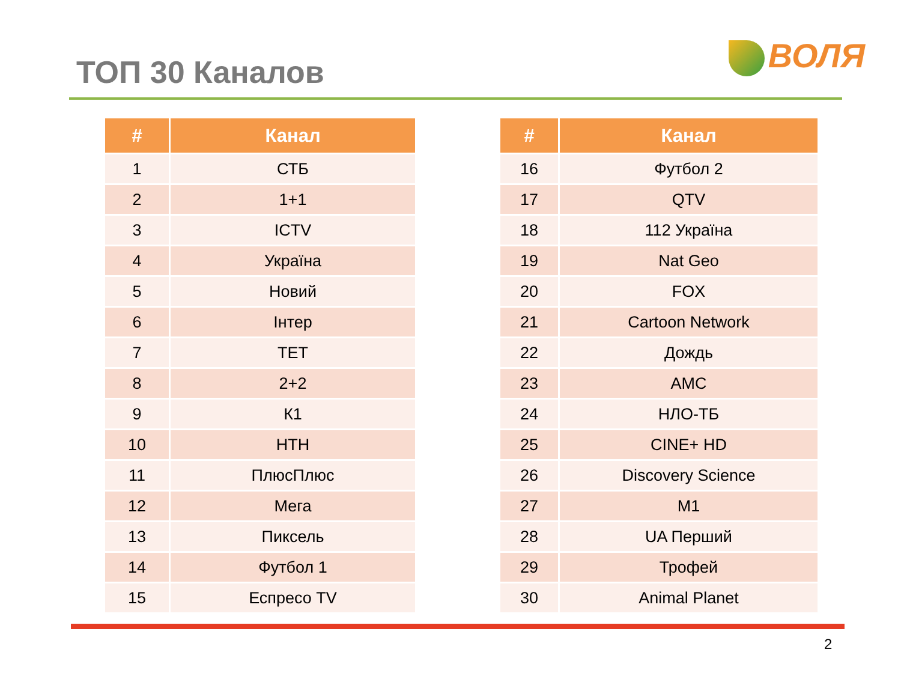ТОП 30 Каналов
ВОЛЯ
| # | Канал |
| --- | --- |
| 1 | СТБ |
| 2 | 1+1 |
| 3 | ICTV |
| 4 | Україна |
| 5 | Новий |
| 6 | Інтер |
| 7 | ТЕТ |
| 8 | 2+2 |
| 9 | К1 |
| 10 | НТН |
| 11 | ПлюсПлюс |
| 12 | Мега |
| 13 | Пиксель |
| 14 | Футбол 1 |
| 15 | Еспресо TV |
| # | Канал |
| --- | --- |
| 16 | Футбол 2 |
| 17 | QTV |
| 18 | 112 Україна |
| 19 | Nat Geo |
| 20 | FOX |
| 21 | Cartoon Network |
| 22 | Дождь |
| 23 | AMC |
| 24 | НЛО-ТБ |
| 25 | CINE+ HD |
| 26 | Discovery Science |
| 27 | M1 |
| 28 | UA Перший |
| 29 | Трофей |
| 30 | Animal Planet |
2